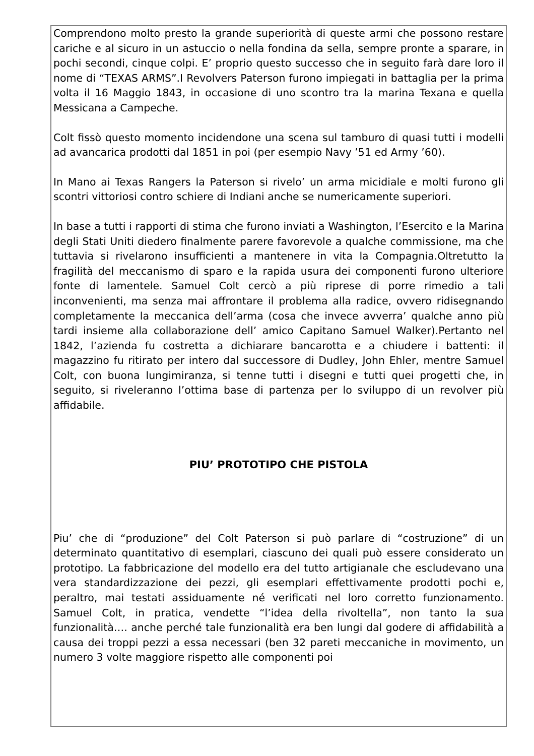Comprendono molto presto la grande superiorità di queste armi che possono restare cariche e al sicuro in un astuccio o nella fondina da sella, sempre pronte a sparare, in pochi secondi, cinque colpi. E’ proprio questo successo che in seguito farà dare loro il nome di “TEXAS ARMS”.I Revolvers Paterson furono impiegati in battaglia per la prima volta il 16 Maggio 1843, in occasione di uno scontro tra la marina Texana e quella Messicana a Campeche.
Colt fissò questo momento incidendone una scena sul tamburo di quasi tutti i modelli ad avancarica prodotti dal 1851 in poi (per esempio Navy ’51 ed Army ’60).
In Mano ai Texas Rangers la Paterson si rivelo’ un arma micidiale e molti furono gli scontri vittoriosi contro schiere di Indiani anche se numericamente superiori.
In base a tutti i rapporti di stima che furono inviati a Washington, l’Esercito e la Marina degli Stati Uniti diedero finalmente parere favorevole a qualche commissione, ma che tuttavia si rivelarono insufficienti a mantenere in vita la Compagnia.Oltretutto la fragilità del meccanismo di sparo e la rapida usura dei componenti furono ulteriore fonte di lamentele. Samuel Colt cercò a più riprese di porre rimedio a tali inconvenienti, ma senza mai affrontare il problema alla radice, ovvero ridisegnando completamente la meccanica dell’arma (cosa che invece avverra’ qualche anno più tardi insieme alla collaborazione dell’ amico Capitano Samuel Walker).Pertanto nel 1842, l’azienda fu costretta a dichiarare bancarotta e a chiudere i battenti: il magazzino fu ritirato per intero dal successore di Dudley, John Ehler, mentre Samuel Colt, con buona lungimiranza, si tenne tutti i disegni e tutti quei progetti che, in seguito, si riveleranno l’ottima base di partenza per lo sviluppo di un revolver più affidabile.
PIU’ PROTOTIPO CHE PISTOLA
Piu’ che di “produzione” del Colt Paterson si può parlare di “costruzione” di un determinato quantitativo di esemplari, ciascuno dei quali può essere considerato un prototipo. La fabbricazione del modello era del tutto artigianale che escludevano una vera standardizzazione dei pezzi, gli esemplari effettivamente prodotti pochi e, peraltro, mai testati assiduamente né verificati nel loro corretto funzionamento. Samuel Colt, in pratica, vendette “l’idea della rivoltella”, non tanto la sua funzionalità…. anche perché tale funzionalità era ben lungi dal godere di affidabilità a causa dei troppi pezzi a essa necessari (ben 32 pareti meccaniche in movimento, un numero 3 volte maggiore rispetto alle componenti poi